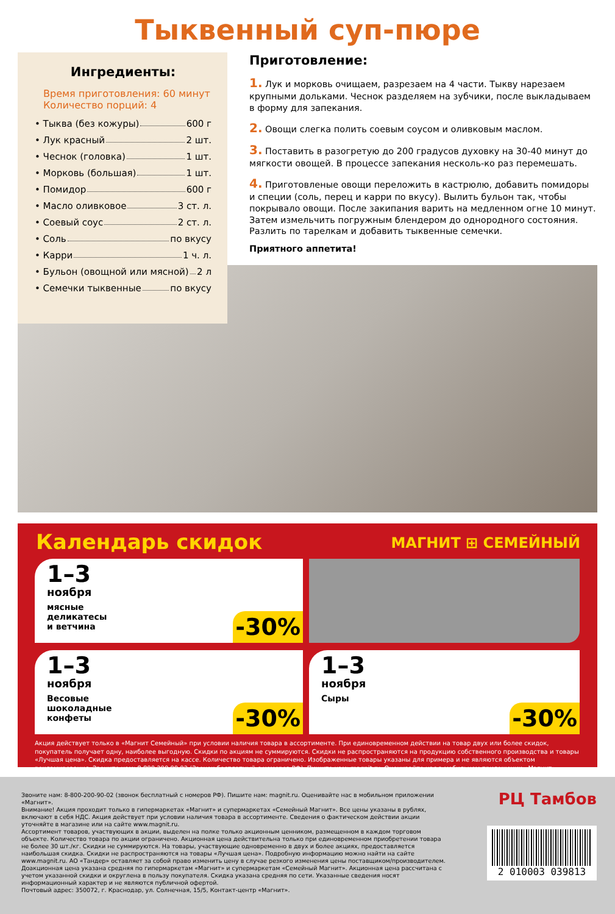Тыквенный суп-пюре
Ингредиенты:
Время приготовления: 60 минут
Количество порций: 4
• Тыква (без кожуры) 600 г
• Лук красный 2 шт.
• Чеснок (головка) 1 шт.
• Морковь (большая) 1 шт.
• Помидор 600 г
• Масло оливковое 3 ст. л.
• Соевый соус 2 ст. л.
• Соль по вкусу
• Карри 1 ч. л.
• Бульон (овощной или мясной) 2 л
• Семечки тыквенные по вкусу
Приготовление:
1. Лук и морковь очищаем, разрезаем на 4 части. Тыкву нарезаем крупными дольками. Чеснок разделяем на зубчики, после выкладываем в форму для запекания.
2. Овощи слегка полить соевым соусом и оливковым маслом.
3. Поставить в разогретую до 200 градусов духовку на 30-40 минут до мягкости овощей. В процессе запекания несколь-ко раз перемешать.
4. Приготовленые овощи переложить в кастрюлю, добавить помидоры и специи (соль, перец и карри по вкусу). Вылить бульон так, чтобы покрывало овощи. После закипания варить на медленном огне 10 минут. Затем измельчить погружным блендером до однородного состояния. Разлить по тарелкам и добавить тыквенные семечки.
Приятного аппетита!
Календарь скидок
МАГНИТ ⊞ СЕМЕЙНЫЙ
1–3
ноября
мясные
деликатесы
и ветчина
-30%
1–3
ноября
Весовые
шоколадные
конфеты
-30%
1–3
ноября
Сыры
-30%
Акция действует только в «Магнит Семейный» при условии наличия товара в ассортименте. При единовременном действии на товар двух или более скидок, покупатель получает одну, наиболее выгодную. Скидки по акциям не суммируются. Скидки не распространяются на продукцию собственного производства и товары «Лучшая цена». Скидка предоставляется на кассе. Количество товара ограничено. Изображенные товары указаны для примера и не являются объектом рекламирования. Звоните нам: 8 800 200 90 02 (Звонок бесплатный с номеров РФ). Пишите нам: magnit.ru. Оценивайте нас в мобильном приложении «Магнит».
Звоните нам: 8-800-200-90-02 (звонок бесплатный с номеров РФ). Пишите нам: magnit.ru. Оценивайте нас в мобильном приложении «Магнит».
Внимание! Акция проходит только в гипермаркетах «Магнит» и супермаркетах «Семейный Магнит». Все цены указаны в рублях, включают в себя НДС. Акция действует при условии наличия товара в ассортименте. Сведения о фактическом действии акции уточняйте в магазине или на сайте www.magnit.ru.
Ассортимент товаров, участвующих в акции, выделен на полке только акционным ценником, размещенном в каждом торговом объекте. Количество товара по акции ограничено. Акционная цена действительна только при единовременном приобретении товара не более 30 шт./кг. Скидки не суммируются. На товары, участвующие одновременно в двух и более акциях, предоставляется наибольшая скидка. Скидки не распространяются на товары «Лучшая цена». Подробную информацию можно найти на сайте www.magnit.ru. АО «Тандер» оставляет за собой право изменить цену в случае резкого изменения цены поставщиком/производителем. Доакционная цена указана средняя по гипермаркетам «Магнит» и супермаркетам «Семейный Магнит». Акционная цена рассчитана с учетом указанной скидки и округлена в пользу покупателя. Скидка указана средняя по сети. Указанные сведения носят информационный характер и не являются публичной офертой.
Почтовый адрес: 350072, г. Краснодар, ул. Солнечная, 15/5, Контакт-центр «Магнит».
РЦ Тамбов
2 010003 039813